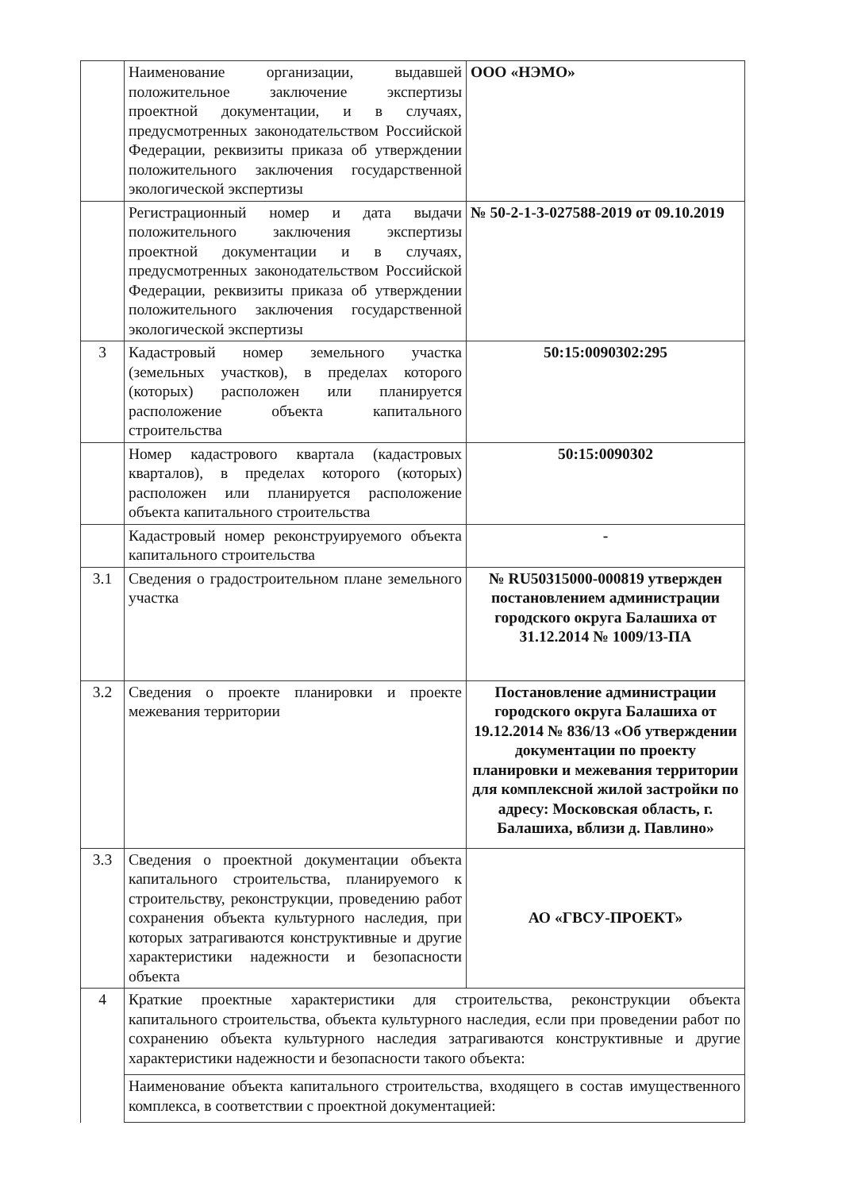| | Наименование организации, выдавшей положительное заключение экспертизы проектной документации, и в случаях, предусмотренных законодательством Российской Федерации, реквизиты приказа об утверждении положительного заключения государственной экологической экспертизы | ООО «НЭМО» |
| | Регистрационный номер и дата выдачи положительного заключения экспертизы проектной документации и в случаях, предусмотренных законодательством Российской Федерации, реквизиты приказа об утверждении положительного заключения государственной экологической экспертизы | № 50-2-1-3-027588-2019 от 09.10.2019 |
| 3 | Кадастровый номер земельного участка (земельных участков), в пределах которого (которых) расположен или планируется расположение объекта капитального строительства | 50:15:0090302:295 |
| | Номер кадастрового квартала (кадастровых кварталов), в пределах которого (которых) расположен или планируется расположение объекта капитального строительства | 50:15:0090302 |
| | Кадастровый номер реконструируемого объекта капитального строительства | - |
| 3.1 | Сведения о градостроительном плане земельного участка | № RU50315000-000819 утвержден постановлением администрации городского округа Балашиха от 31.12.2014 № 1009/13-ПА |
| 3.2 | Сведения о проекте планировки и проекте межевания территории | Постановление администрации городского округа Балашиха от 19.12.2014 № 836/13 «Об утверждении документации по проекту планировки и межевания территории для комплексной жилой застройки по адресу: Московская область, г. Балашиха, вблизи д. Павлино» |
| 3.3 | Сведения о проектной документации объекта капитального строительства, планируемого к строительству, реконструкции, проведению работ сохранения объекта культурного наследия, при которых затрагиваются конструктивные и другие характеристики надежности и безопасности объекта | АО «ГВСУ-ПРОЕКТ» |
| 4 | Краткие проектные характеристики для строительства, реконструкции объекта капитального строительства, объекта культурного наследия, если при проведении работ по сохранению объекта культурного наследия затрагиваются конструктивные и другие характеристики надежности и безопасности такого объекта: | |
| | Наименование объекта капитального строительства, входящего в состав имущественного комплекса, в соответствии с проектной документацией: | |